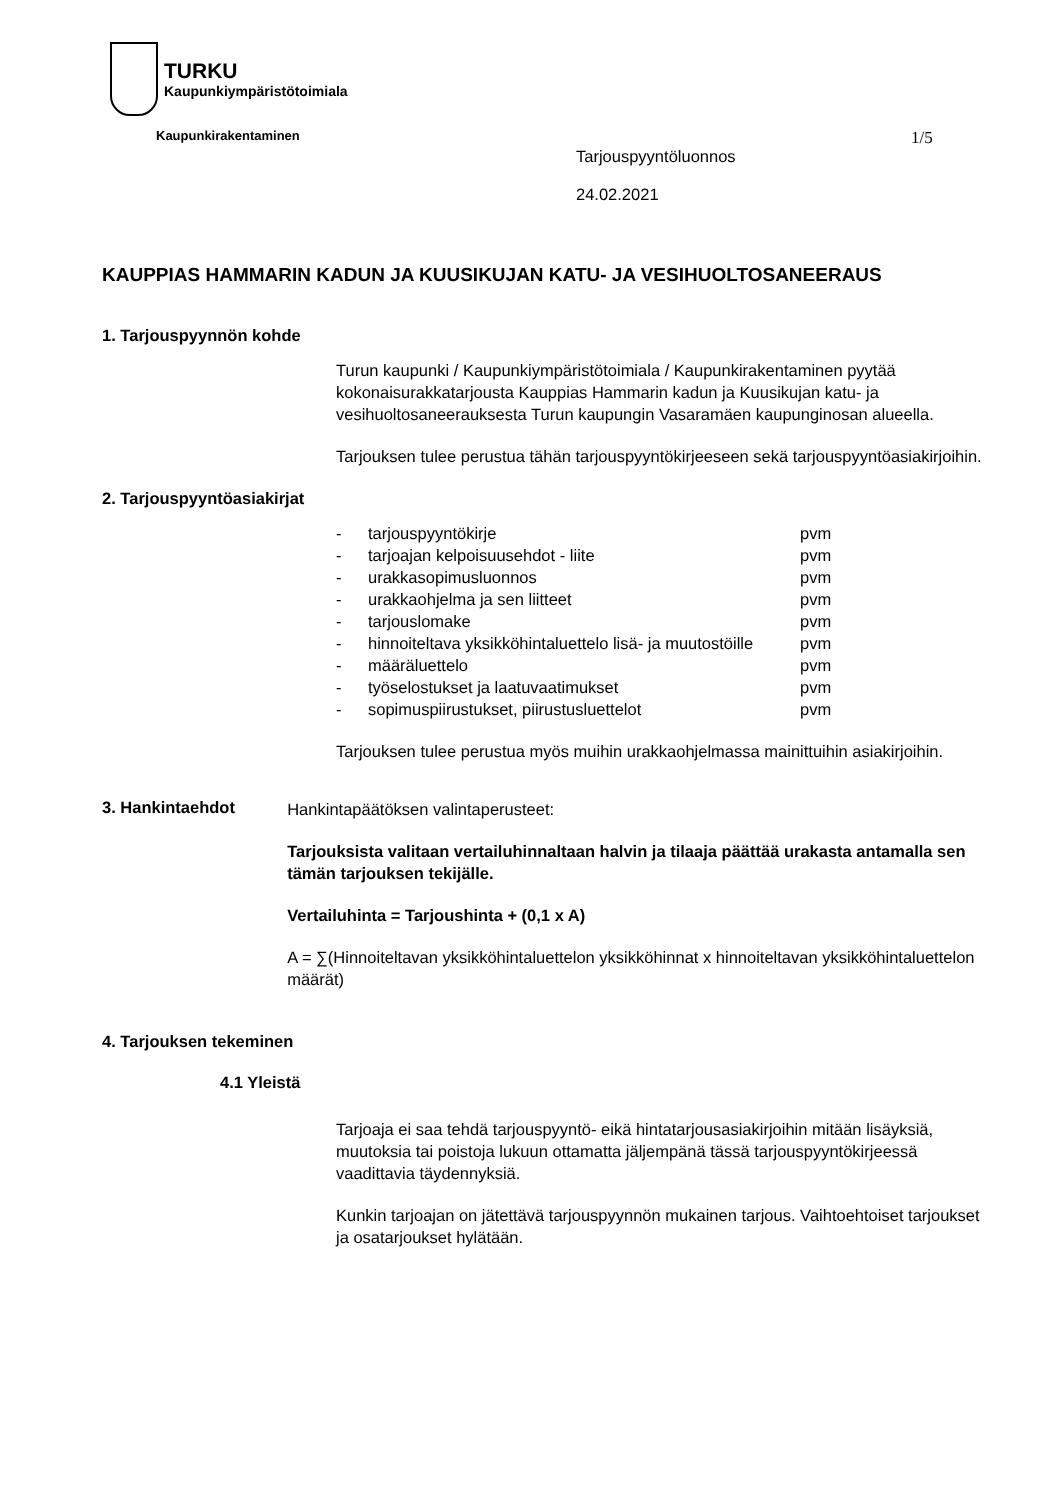TURKU
Kaupunkiympäristötoimiala
Kaupunkirakentaminen
Tarjouspyyntöluonnos
24.02.2021
1/5
KAUPPIAS HAMMARIN KADUN JA KUUSIKUJAN KATU- JA VESIHUOLTOSANEERAUS
1. Tarjouspyynnön kohde
Turun kaupunki / Kaupunkiympäristötoimiala / Kaupunkirakentaminen pyytää kokonaisurakkatarjousta Kauppias Hammarin kadun ja Kuusikujan katu- ja vesihuoltosaneerauksesta Turun kaupungin Vasaramäen kaupunginosan alueella.
Tarjouksen tulee perustua tähän tarjouspyyntökirjeeseen sekä tarjouspyyntöasiakirjoihin.
2. Tarjouspyyntöasiakirjat
- tarjouspyyntökirje pvm
- tarjoajan kelpoisuusehdot - liite pvm
- urakkasopimusluonnos pvm
- urakkaohjelma ja sen liitteet pvm
- tarjouslomake pvm
- hinnoiteltava yksikköhintaluettelo lisä- ja muutostöille pvm
- määräluettelo pvm
- työselostukset ja laatuvaatimukset pvm
- sopimuspiirustukset, piirustusluettelot pvm
Tarjouksen tulee perustua myös muihin urakkaohjelmassa mainittuihin asiakirjoihin.
3. Hankintaehdot
Hankintapäätöksen valintaperusteet:
Tarjouksista valitaan vertailuhinnaltaan halvin ja tilaaja päättää urakasta antamalla sen tämän tarjouksen tekijälle.
Vertailuhinta = Tarjoushinta + (0,1 x A)
A = ∑(Hinnoiteltavan yksikköhintaluettelon yksikköhinnat x hinnoiteltavan yksikköhintaluettelon määrät)
4. Tarjouksen tekeminen
4.1 Yleistä
Tarjoaja ei saa tehdä tarjouspyyntö- eikä hintatarjousasiakirjoihin mitään lisäyksiä, muutoksia tai poistoja lukuun ottamatta jäljempänä tässä tarjouspyyntökirjeessä vaadittavia täydennyksiä.
Kunkin tarjoajan on jätettävä tarjouspyynnön mukainen tarjous. Vaihtoehtoiset tarjoukset ja osatarjoukset hylätään.